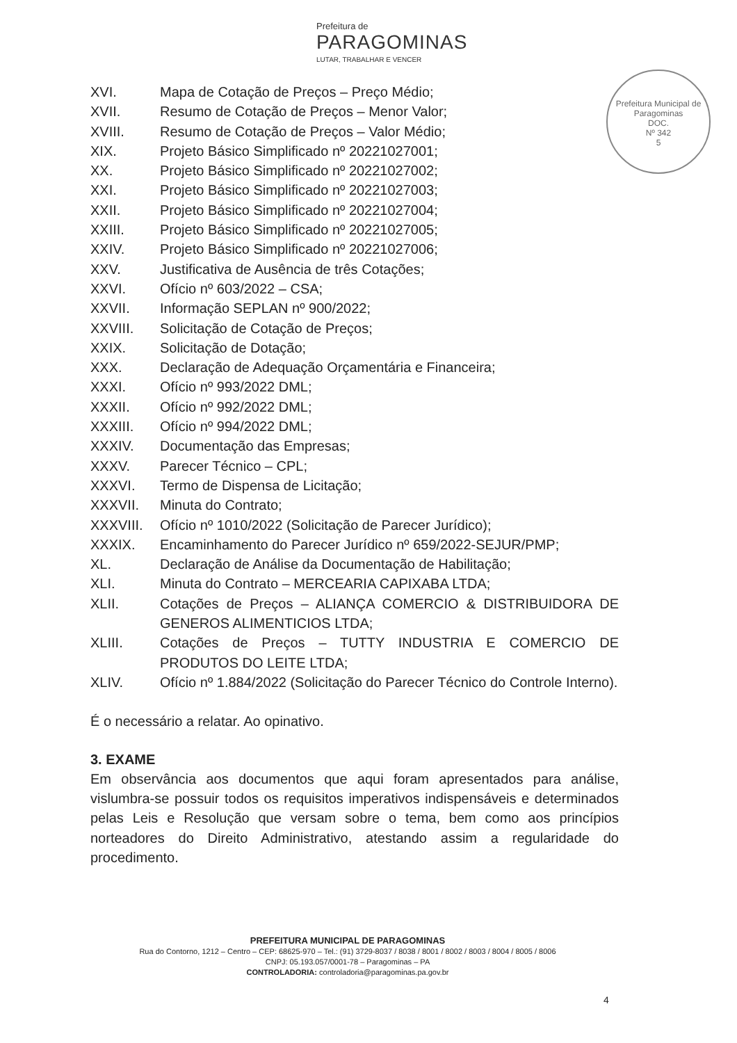Prefeitura de
PARAGOMINAS
LUTAR, TRABALHAR E VENCER
Prefeitura Municipal de Paragominas
DOC.
Nº 342
5
XVI. Mapa de Cotação de Preços – Preço Médio;
XVII. Resumo de Cotação de Preços – Menor Valor;
XVIII. Resumo de Cotação de Preços – Valor Médio;
XIX. Projeto Básico Simplificado nº 20221027001;
XX. Projeto Básico Simplificado nº 20221027002;
XXI. Projeto Básico Simplificado nº 20221027003;
XXII. Projeto Básico Simplificado nº 20221027004;
XXIII. Projeto Básico Simplificado nº 20221027005;
XXIV. Projeto Básico Simplificado nº 20221027006;
XXV. Justificativa de Ausência de três Cotações;
XXVI. Ofício nº 603/2022 – CSA;
XXVII. Informação SEPLAN nº 900/2022;
XXVIII. Solicitação de Cotação de Preços;
XXIX. Solicitação de Dotação;
XXX. Declaração de Adequação Orçamentária e Financeira;
XXXI. Ofício nº 993/2022 DML;
XXXII. Ofício nº 992/2022 DML;
XXXIII. Ofício nº 994/2022 DML;
XXXIV. Documentação das Empresas;
XXXV. Parecer Técnico – CPL;
XXXVI. Termo de Dispensa de Licitação;
XXXVII. Minuta do Contrato;
XXXVIII. Ofício nº 1010/2022 (Solicitação de Parecer Jurídico);
XXXIX. Encaminhamento do Parecer Jurídico nº 659/2022-SEJUR/PMP;
XL. Declaração de Análise da Documentação de Habilitação;
XLI. Minuta do Contrato – MERCEARIA CAPIXABA LTDA;
XLII. Cotações de Preços – ALIANÇA COMERCIO & DISTRIBUIDORA DE GENEROS ALIMENTICIOS LTDA;
XLIII. Cotações de Preços – TUTTY INDUSTRIA E COMERCIO DE PRODUTOS DO LEITE LTDA;
XLIV. Ofício nº 1.884/2022 (Solicitação do Parecer Técnico do Controle Interno).
É o necessário a relatar. Ao opinativo.
3. EXAME
Em observância aos documentos que aqui foram apresentados para análise, vislumbra-se possuir todos os requisitos imperativos indispensáveis e determinados pelas Leis e Resolução que versam sobre o tema, bem como aos princípios norteadores do Direito Administrativo, atestando assim a regularidade do procedimento.
PREFEITURA MUNICIPAL DE PARAGOMINAS
Rua do Contorno, 1212 – Centro – CEP: 68625-970 – Tel.: (91) 3729-8037 / 8038 / 8001 / 8002 / 8003 / 8004 / 8005 / 8006
CNPJ: 05.193.057/0001-78 – Paragominas – PA
CONTROLADORIA: controladoria@paragominas.pa.gov.br
4